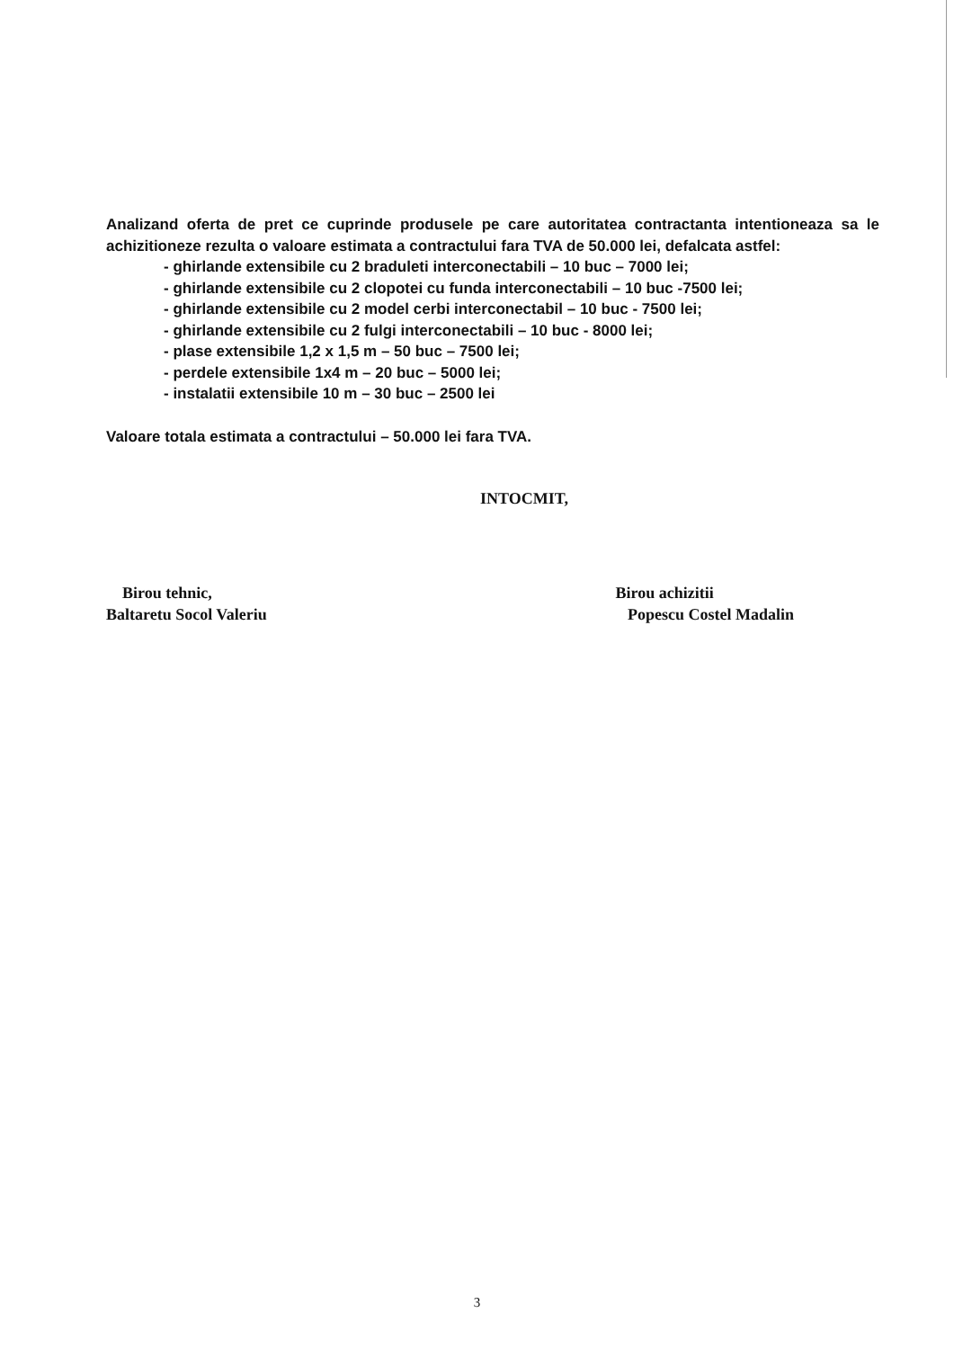Analizand oferta de pret ce cuprinde produsele pe care autoritatea contractanta intentioneaza sa le achizitioneze rezulta o valoare estimata a contractului fara TVA de 50.000 lei, defalcata astfel:
- ghirlande extensibile cu 2 braduleti interconectabili – 10 buc – 7000 lei;
- ghirlande extensibile cu 2 clopotei cu funda interconectabili – 10 buc -7500 lei;
- ghirlande extensibile cu 2 model cerbi interconectabil – 10 buc - 7500 lei;
- ghirlande extensibile cu 2 fulgi interconectabili – 10 buc - 8000 lei;
- plase extensibile 1,2 x 1,5 m – 50 buc – 7500 lei;
- perdele extensibile 1x4 m – 20 buc – 5000 lei;
- instalatii extensibile 10 m – 30 buc – 2500 lei
Valoare totala estimata a contractului – 50.000 lei fara TVA.
INTOCMIT,
Birou tehnic,
Baltaretu Socol Valeriu
Birou achizitii
Popescu Costel Madalin
3